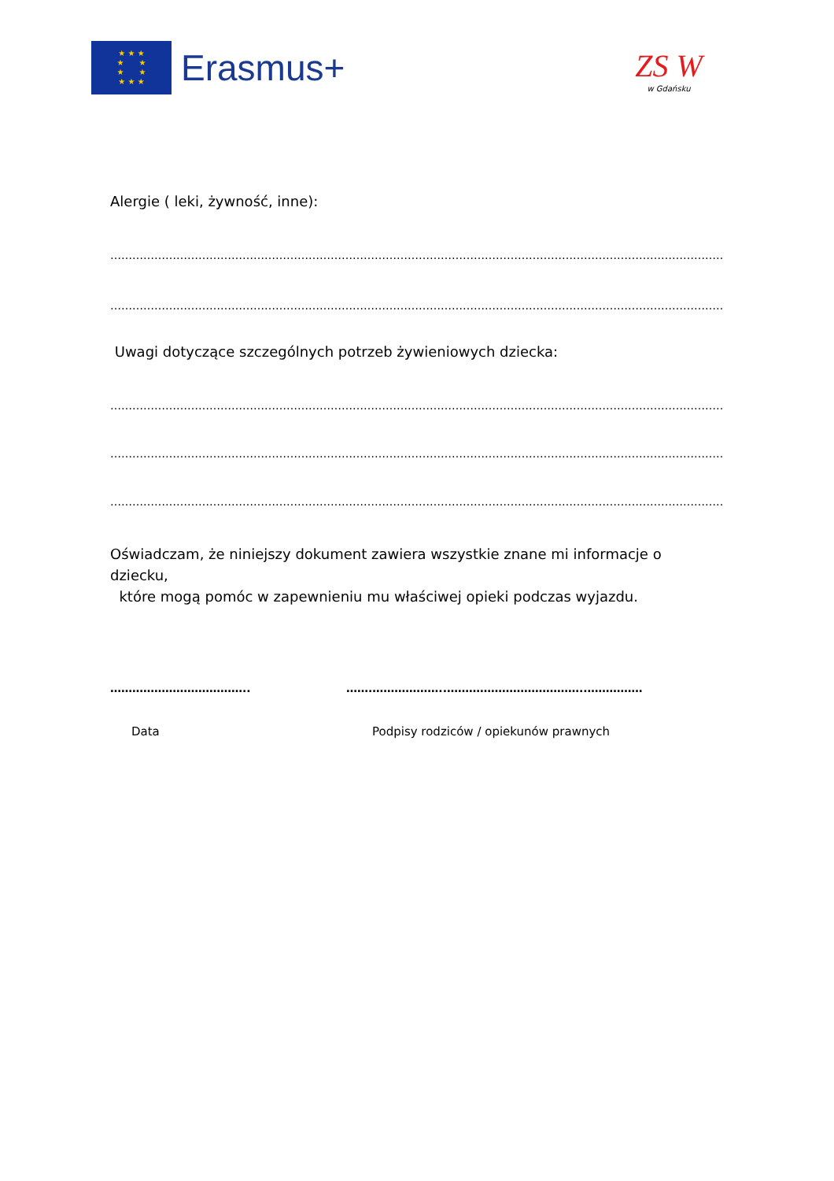★ ★ ★
★ ★
★ ★
★ ★ ★
Erasmus+
ZS W
w Gdańsku
Alergie ( leki, żywność, inne):
……………………………………………………………………………………………………………………………………………………
……………………………………………………………………………………………………………………………………………………
Uwagi dotyczące szczególnych potrzeb żywieniowych dziecka:
……………………………………………………………………………………………………………………………………………………
……………………………………………………………………………………………………………………………………………………
……………………………………………………………………………………………………………………………………………………
Oświadczam, że niniejszy dokument zawiera wszystkie znane mi informacje o dziecku,
które mogą pomóc w zapewnieniu mu właściwej opieki podczas wyjazdu.
……………………………….. …….………………..………………………………..……………
Data Podpisy rodziców / opiekunów prawnych